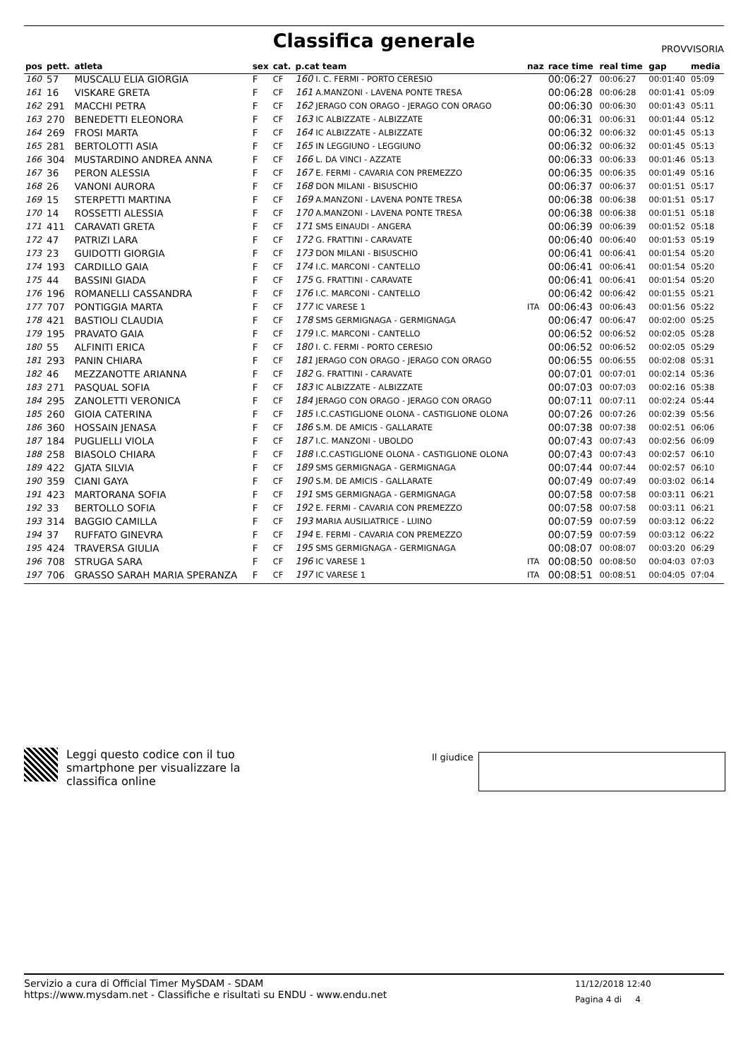Classifica generale
PROVVISORIA
| pos | pett. | atleta | sex | cat. | p.cat team | naz | race time | real time | gap | media |
| --- | --- | --- | --- | --- | --- | --- | --- | --- | --- | --- |
| 160 | 57 | MUSCALU ELIA GIORGIA | F | CF | 160 I. C. FERMI - PORTO CERESIO | | 00:06:27 | 00:06:27 | 00:01:40 | 05:09 |
| 161 | 16 | VISKARE GRETA | F | CF | 161 A.MANZONI - LAVENA PONTE TRESA | | 00:06:28 | 00:06:28 | 00:01:41 | 05:09 |
| 162 | 291 | MACCHI PETRA | F | CF | 162 JERAGO CON ORAGO - JERAGO CON ORAGO | | 00:06:30 | 00:06:30 | 00:01:43 | 05:11 |
| 163 | 270 | BENEDETTI ELEONORA | F | CF | 163 IC ALBIZZATE - ALBIZZATE | | 00:06:31 | 00:06:31 | 00:01:44 | 05:12 |
| 164 | 269 | FROSI MARTA | F | CF | 164 IC ALBIZZATE - ALBIZZATE | | 00:06:32 | 00:06:32 | 00:01:45 | 05:13 |
| 165 | 281 | BERTOLOTTI ASIA | F | CF | 165 IN LEGGIUNO - LEGGIUNO | | 00:06:32 | 00:06:32 | 00:01:45 | 05:13 |
| 166 | 304 | MUSTARDINO ANDREA ANNA | F | CF | 166 L. DA VINCI - AZZATE | | 00:06:33 | 00:06:33 | 00:01:46 | 05:13 |
| 167 | 36 | PERON ALESSIA | F | CF | 167 E. FERMI - CAVARIA CON PREMEZZO | | 00:06:35 | 00:06:35 | 00:01:49 | 05:16 |
| 168 | 26 | VANONI AURORA | F | CF | 168 DON MILANI - BISUSCHIO | | 00:06:37 | 00:06:37 | 00:01:51 | 05:17 |
| 169 | 15 | STERPETTI MARTINA | F | CF | 169 A.MANZONI - LAVENA PONTE TRESA | | 00:06:38 | 00:06:38 | 00:01:51 | 05:17 |
| 170 | 14 | ROSSETTI ALESSIA | F | CF | 170 A.MANZONI - LAVENA PONTE TRESA | | 00:06:38 | 00:06:38 | 00:01:51 | 05:18 |
| 171 | 411 | CARAVATI GRETA | F | CF | 171 SMS EINAUDI - ANGERA | | 00:06:39 | 00:06:39 | 00:01:52 | 05:18 |
| 172 | 47 | PATRIZI LARA | F | CF | 172 G. FRATTINI - CARAVATE | | 00:06:40 | 00:06:40 | 00:01:53 | 05:19 |
| 173 | 23 | GUIDOTTI GIORGIA | F | CF | 173 DON MILANI - BISUSCHIO | | 00:06:41 | 00:06:41 | 00:01:54 | 05:20 |
| 174 | 193 | CARDILLO GAIA | F | CF | 174 I.C. MARCONI - CANTELLO | | 00:06:41 | 00:06:41 | 00:01:54 | 05:20 |
| 175 | 44 | BASSINI GIADA | F | CF | 175 G. FRATTINI - CARAVATE | | 00:06:41 | 00:06:41 | 00:01:54 | 05:20 |
| 176 | 196 | ROMANELLI CASSANDRA | F | CF | 176 I.C. MARCONI - CANTELLO | | 00:06:42 | 00:06:42 | 00:01:55 | 05:21 |
| 177 | 707 | PONTIGGIA MARTA | F | CF | 177 IC VARESE 1 | ITA | 00:06:43 | 00:06:43 | 00:01:56 | 05:22 |
| 178 | 421 | BASTIOLI CLAUDIA | F | CF | 178 SMS GERMIGNAGA - GERMIGNAGA | | 00:06:47 | 00:06:47 | 00:02:00 | 05:25 |
| 179 | 195 | PRAVATO GAIA | F | CF | 179 I.C. MARCONI - CANTELLO | | 00:06:52 | 00:06:52 | 00:02:05 | 05:28 |
| 180 | 55 | ALFINITI ERICA | F | CF | 180 I. C. FERMI - PORTO CERESIO | | 00:06:52 | 00:06:52 | 00:02:05 | 05:29 |
| 181 | 293 | PANIN CHIARA | F | CF | 181 JERAGO CON ORAGO - JERAGO CON ORAGO | | 00:06:55 | 00:06:55 | 00:02:08 | 05:31 |
| 182 | 46 | MEZZANOTTE ARIANNA | F | CF | 182 G. FRATTINI - CARAVATE | | 00:07:01 | 00:07:01 | 00:02:14 | 05:36 |
| 183 | 271 | PASQUAL SOFIA | F | CF | 183 IC ALBIZZATE - ALBIZZATE | | 00:07:03 | 00:07:03 | 00:02:16 | 05:38 |
| 184 | 295 | ZANOLETTI VERONICA | F | CF | 184 JERAGO CON ORAGO - JERAGO CON ORAGO | | 00:07:11 | 00:07:11 | 00:02:24 | 05:44 |
| 185 | 260 | GIOIA CATERINA | F | CF | 185 I.C.CASTIGLIONE OLONA - CASTIGLIONE OLONA | | 00:07:26 | 00:07:26 | 00:02:39 | 05:56 |
| 186 | 360 | HOSSAIN JENASA | F | CF | 186 S.M. DE AMICIS - GALLARATE | | 00:07:38 | 00:07:38 | 00:02:51 | 06:06 |
| 187 | 184 | PUGLIELLI VIOLA | F | CF | 187 I.C. MANZONI - UBOLDO | | 00:07:43 | 00:07:43 | 00:02:56 | 06:09 |
| 188 | 258 | BIASOLO CHIARA | F | CF | 188 I.C.CASTIGLIONE OLONA - CASTIGLIONE OLONA | | 00:07:43 | 00:07:43 | 00:02:57 | 06:10 |
| 189 | 422 | GJATA SILVIA | F | CF | 189 SMS GERMIGNAGA - GERMIGNAGA | | 00:07:44 | 00:07:44 | 00:02:57 | 06:10 |
| 190 | 359 | CIANI GAYA | F | CF | 190 S.M. DE AMICIS - GALLARATE | | 00:07:49 | 00:07:49 | 00:03:02 | 06:14 |
| 191 | 423 | MARTORANA SOFIA | F | CF | 191 SMS GERMIGNAGA - GERMIGNAGA | | 00:07:58 | 00:07:58 | 00:03:11 | 06:21 |
| 192 | 33 | BERTOLLO SOFIA | F | CF | 192 E. FERMI - CAVARIA CON PREMEZZO | | 00:07:58 | 00:07:58 | 00:03:11 | 06:21 |
| 193 | 314 | BAGGIO CAMILLA | F | CF | 193 MARIA AUSILIATRICE - LUINO | | 00:07:59 | 00:07:59 | 00:03:12 | 06:22 |
| 194 | 37 | RUFFATO GINEVRA | F | CF | 194 E. FERMI - CAVARIA CON PREMEZZO | | 00:07:59 | 00:07:59 | 00:03:12 | 06:22 |
| 195 | 424 | TRAVERSA GIULIA | F | CF | 195 SMS GERMIGNAGA - GERMIGNAGA | | 00:08:07 | 00:08:07 | 00:03:20 | 06:29 |
| 196 | 708 | STRUGA SARA | F | CF | 196 IC VARESE 1 | ITA | 00:08:50 | 00:08:50 | 00:04:03 | 07:03 |
| 197 | 706 | GRASSO SARAH MARIA SPERANZA | F | CF | 197 IC VARESE 1 | ITA | 00:08:51 | 00:08:51 | 00:04:05 | 07:04 |
Leggi questo codice con il tuo
smartphone per visualizzare la
classifica online
Il giudice
Servizio a cura di Official Timer MySDAM - SDAM
https://www.mysdam.net - Classifiche e risultati su ENDU - www.endu.net
11/12/2018 12:40
Pagina 4 di 4